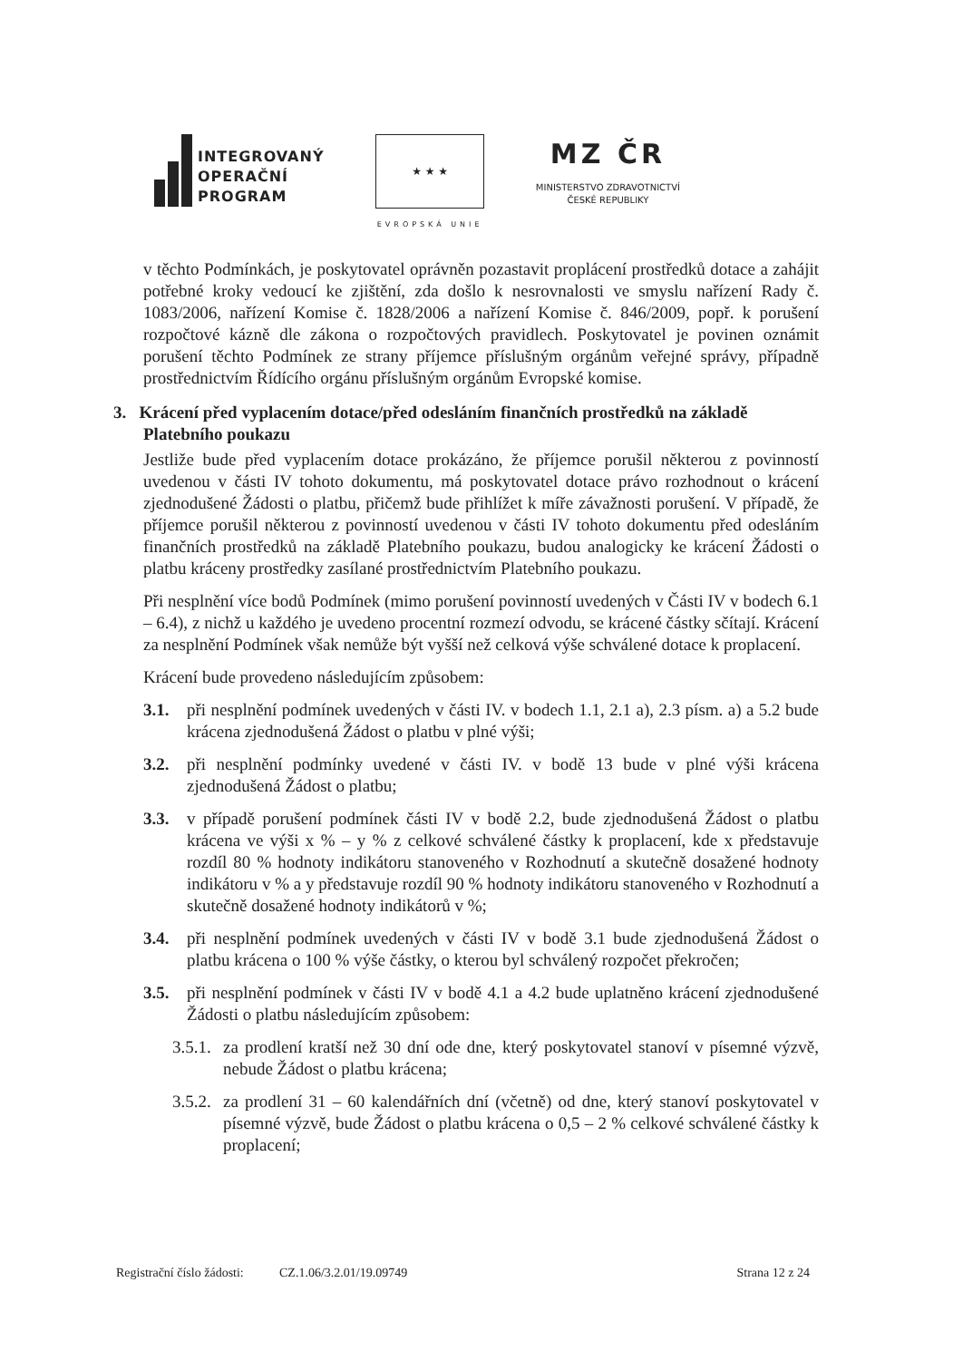INTEGROVANÝ
OPERAČNÍ
PROGRAM
★ ★ ★
EVROPSKÁ UNIE
MZ ČR
MINISTERSTVO ZDRAVOTNICTVÍ
ČESKÉ REPUBLIKY
v těchto Podmínkách, je poskytovatel oprávněn pozastavit proplácení prostředků dotace a zahájit potřebné kroky vedoucí ke zjištění, zda došlo k nesrovnalosti ve smyslu nařízení Rady č. 1083/2006, nařízení Komise č. 1828/2006 a nařízení Komise č. 846/2009, popř. k porušení rozpočtové kázně dle zákona o rozpočtových pravidlech. Poskytovatel je povinen oznámit porušení těchto Podmínek ze strany příjemce příslušným orgánům veřejné správy, případně prostřednictvím Řídícího orgánu příslušným orgánům Evropské komise.
3. Krácení před vyplacením dotace/před odesláním finančních prostředků na základě Platebního poukazu
Jestliže bude před vyplacením dotace prokázáno, že příjemce porušil některou z povinností uvedenou v části IV tohoto dokumentu, má poskytovatel dotace právo rozhodnout o krácení zjednodušené Žádosti o platbu, přičemž bude přihlížet k míře závažnosti porušení. V případě, že příjemce porušil některou z povinností uvedenou v části IV tohoto dokumentu před odesláním finančních prostředků na základě Platebního poukazu, budou analogicky ke krácení Žádosti o platbu kráceny prostředky zasílané prostřednictvím Platebního poukazu.
Při nesplnění více bodů Podmínek (mimo porušení povinností uvedených v Části IV v bodech 6.1 – 6.4), z nichž u každého je uvedeno procentní rozmezí odvodu, se krácené částky sčítají. Krácení za nesplnění Podmínek však nemůže být vyšší než celková výše schválené dotace k proplacení.
Krácení bude provedeno následujícím způsobem:
3.1. při nesplnění podmínek uvedených v části IV. v bodech 1.1, 2.1 a), 2.3 písm. a) a 5.2 bude krácena zjednodušená Žádost o platbu v plné výši;
3.2. při nesplnění podmínky uvedené v části IV. v bodě 13 bude v plné výši krácena zjednodušená Žádost o platbu;
3.3. v případě porušení podmínek části IV v bodě 2.2, bude zjednodušená Žádost o platbu krácena ve výši x % – y % z celkové schválené částky k proplacení, kde x představuje rozdíl 80 % hodnoty indikátoru stanoveného v Rozhodnutí a skutečně dosažené hodnoty indikátoru v % a y představuje rozdíl 90 % hodnoty indikátoru stanoveného v Rozhodnutí a skutečně dosažené hodnoty indikátorů v %;
3.4. při nesplnění podmínek uvedených v části IV v bodě 3.1 bude zjednodušená Žádost o platbu krácena o 100 % výše částky, o kterou byl schválený rozpočet překročen;
3.5. při nesplnění podmínek v části IV v bodě 4.1 a 4.2 bude uplatněno krácení zjednodušené Žádosti o platbu následujícím způsobem:
3.5.1.
za prodlení kratší než 30 dní ode dne, který poskytovatel stanoví v písemné výzvě, nebude Žádost o platbu krácena;
3.5.2.
za prodlení 31 – 60 kalendářních dní (včetně) od dne, který stanoví poskytovatel v písemné výzvě, bude Žádost o platbu krácena o 0,5 – 2 % celkové schválené částky k proplacení;
Registrační číslo žádosti: CZ.1.06/3.2.01/19.09749 Strana 12 z 24